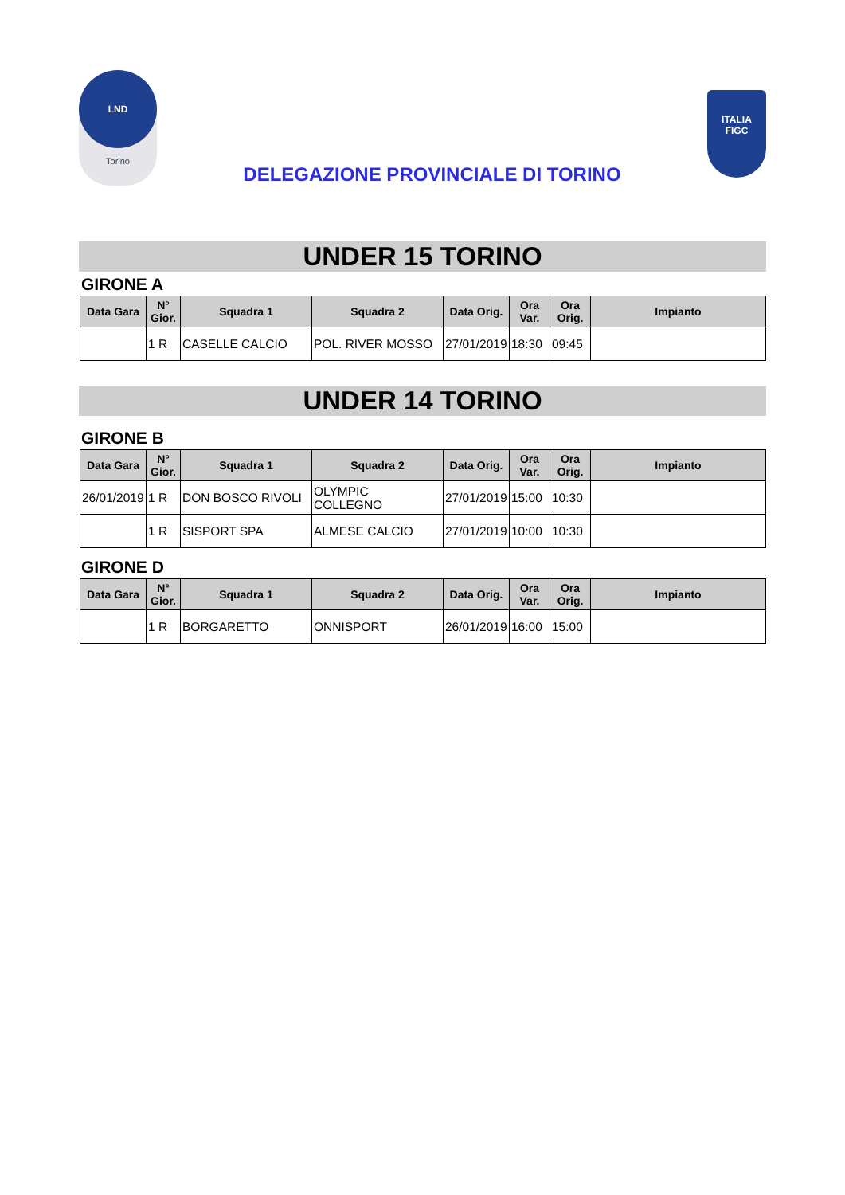LND
Torino
DELEGAZIONE PROVINCIALE DI TORINO
ITALIA
FIGC
UNDER 15 TORINO
GIRONE A
| Data Gara | N° Gior. | Squadra 1 | Squadra 2 | Data Orig. | Ora Var. | Ora Orig. | Impianto |
| --- | --- | --- | --- | --- | --- | --- | --- |
| | 1 R | CASELLE CALCIO | POL. RIVER MOSSO | 27/01/2019 | 18:30 | 09:45 | |
UNDER 14 TORINO
GIRONE B
| Data Gara | N° Gior. | Squadra 1 | Squadra 2 | Data Orig. | Ora Var. | Ora Orig. | Impianto |
| --- | --- | --- | --- | --- | --- | --- | --- |
| 26/01/2019 | 1 R | DON BOSCO RIVOLI | OLYMPIC COLLEGNO | 27/01/2019 | 15:00 | 10:30 | |
| | 1 R | SISPORT SPA | ALMESE CALCIO | 27/01/2019 | 10:00 | 10:30 | |
GIRONE D
| Data Gara | N° Gior. | Squadra 1 | Squadra 2 | Data Orig. | Ora Var. | Ora Orig. | Impianto |
| --- | --- | --- | --- | --- | --- | --- | --- |
| | 1 R | BORGARETTO | ONNISPORT | 26/01/2019 | 16:00 | 15:00 | |